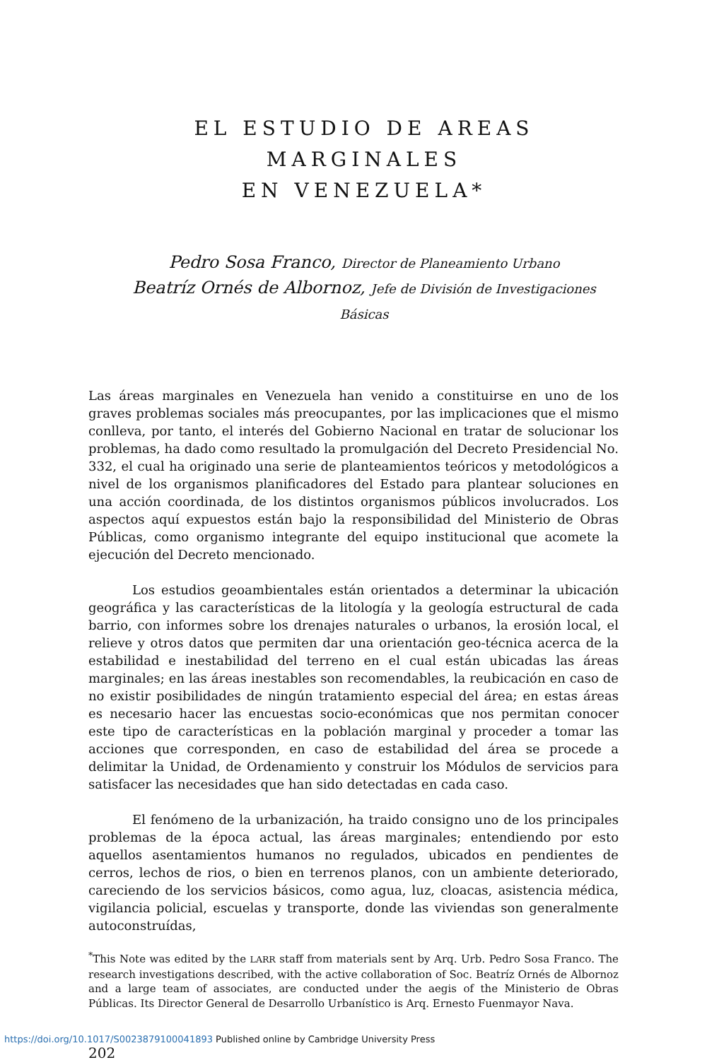EL ESTUDIO DE AREAS MARGINALES
EN VENEZUELA*
Pedro Sosa Franco, Director de Planeamiento Urbano
Beatríz Ornés de Albornoz, Jefe de División de Investigaciones Básicas
Las áreas marginales en Venezuela han venido a constituirse en uno de los graves problemas sociales más preocupantes, por las implicaciones que el mismo conlleva, por tanto, el interés del Gobierno Nacional en tratar de solucionar los problemas, ha dado como resultado la promulgación del Decreto Presidencial No. 332, el cual ha originado una serie de planteamientos teóricos y metodológicos a nivel de los organismos planificadores del Estado para plantear soluciones en una acción coordinada, de los distintos organismos públicos involucrados. Los aspectos aquí expuestos están bajo la responsibilidad del Ministerio de Obras Públicas, como organismo integrante del equipo institucional que acomete la ejecución del Decreto mencionado.
Los estudios geoambientales están orientados a determinar la ubicación geográfica y las características de la litología y la geología estructural de cada barrio, con informes sobre los drenajes naturales o urbanos, la erosión local, el relieve y otros datos que permiten dar una orientación geo-técnica acerca de la estabilidad e inestabilidad del terreno en el cual están ubicadas las áreas marginales; en las áreas inestables son recomendables, la reubicación en caso de no existir posibilidades de ningún tratamiento especial del área; en estas áreas es necesario hacer las encuestas socio-económicas que nos permitan conocer este tipo de características en la población marginal y proceder a tomar las acciones que corresponden, en caso de estabilidad del área se procede a delimitar la Unidad, de Ordenamiento y construir los Módulos de servicios para satisfacer las necesidades que han sido detectadas en cada caso.
El fenómeno de la urbanización, ha traido consigno uno de los principales problemas de la época actual, las áreas marginales; entendiendo por esto aquellos asentamientos humanos no regulados, ubicados en pendientes de cerros, lechos de rios, o bien en terrenos planos, con un ambiente deteriorado, careciendo de los servicios básicos, como agua, luz, cloacas, asistencia médica, vigilancia policial, escuelas y transporte, donde las viviendas son generalmente autoconstruídas,
<sup>*</sup> This Note was edited by the LARR staff from materials sent by Arq. Urb. Pedro Sosa Franco. The research investigations described, with the active collaboration of Soc. Beatríz Ornés de Albornoz and a large team of associates, are conducted under the aegis of the Ministerio de Obras Públicas. Its Director General de Desarrollo Urbanístico is Arq. Ernesto Fuenmayor Nava.
202
https://doi.org/10.1017/S0023879100041893 Published online by Cambridge University Press